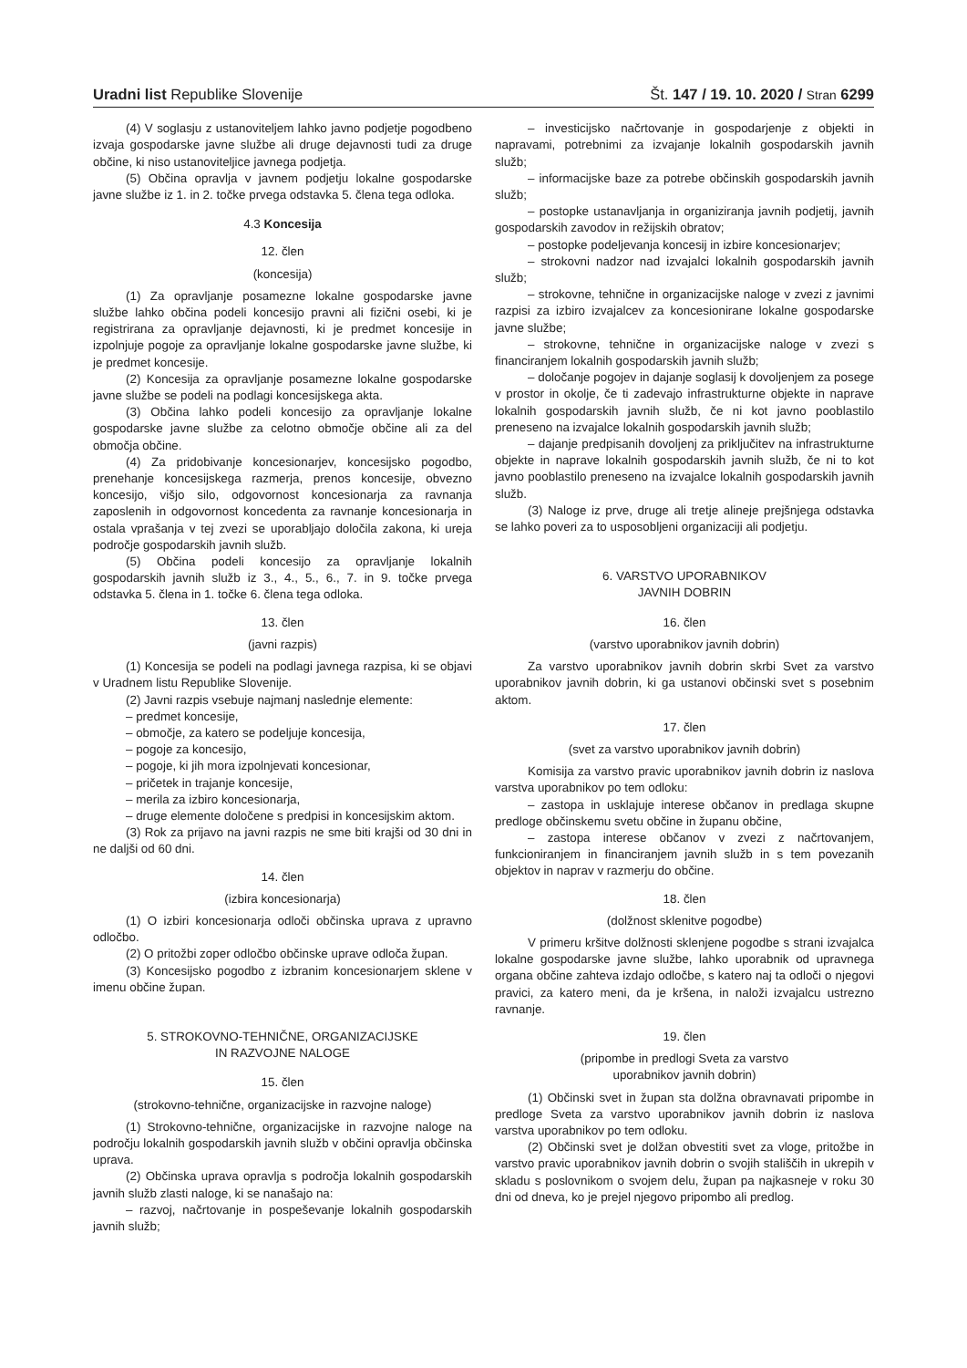Uradni list Republike Slovenije Št. 147 / 19. 10. 2020 / Stran 6299
(4) V soglasju z ustanoviteljem lahko javno podjetje pogodbeno izvaja gospodarske javne službe ali druge dejavnosti tudi za druge občine, ki niso ustanoviteljice javnega podjetja.
(5) Občina opravlja v javnem podjetju lokalne gospodarske javne službe iz 1. in 2. točke prvega odstavka 5. člena tega odloka.
4.3 Koncesija
12. člen
(koncesija)
(1) Za opravljanje posamezne lokalne gospodarske javne službe lahko občina podeli koncesijo pravni ali fizični osebi, ki je registrirana za opravljanje dejavnosti, ki je predmet koncesije in izpolnjuje pogoje za opravljanje lokalne gospodarske javne službe, ki je predmet koncesije.
(2) Koncesija za opravljanje posamezne lokalne gospodarske javne službe se podeli na podlagi koncesijskega akta.
(3) Občina lahko podeli koncesijo za opravljanje lokalne gospodarske javne službe za celotno območje občine ali za del območja občine.
(4) Za pridobivanje koncesionarjev, koncesijsko pogodbo, prenehanje koncesijskega razmerja, prenos koncesije, obvezno koncesijo, višjo silo, odgovornost koncesionarja za ravnanja zaposlenih in odgovornost koncedenta za ravnanje koncesionarja in ostala vprašanja v tej zvezi se uporabljajo določila zakona, ki ureja področje gospodarskih javnih služb.
(5) Občina podeli koncesijo za opravljanje lokalnih gospodarskih javnih služb iz 3., 4., 5., 6., 7. in 9. točke prvega odstavka 5. člena in 1. točke 6. člena tega odloka.
13. člen
(javni razpis)
(1) Koncesija se podeli na podlagi javnega razpisa, ki se objavi v Uradnem listu Republike Slovenije.
(2) Javni razpis vsebuje najmanj naslednje elemente:
– predmet koncesije,
– območje, za katero se podeljuje koncesija,
– pogoje za koncesijo,
– pogoje, ki jih mora izpolnjevati koncesionar,
– pričetek in trajanje koncesije,
– merila za izbiro koncesionarja,
– druge elemente določene s predpisi in koncesijskim aktom.
(3) Rok za prijavo na javni razpis ne sme biti krajši od 30 dni in ne daljši od 60 dni.
14. člen
(izbira koncesionarja)
(1) O izbiri koncesionarja odloči občinska uprava z upravno odločbo.
(2) O pritožbi zoper odločbo občinske uprave odloča župan.
(3) Koncesijsko pogodbo z izbranim koncesionarjem sklene v imenu občine župan.
5. STROKOVNO-TEHNIČNE, ORGANIZACIJSKE
IN RAZVOJNE NALOGE
15. člen
(strokovno-tehnične, organizacijske in razvojne naloge)
(1) Strokovno-tehnične, organizacijske in razvojne naloge na področju lokalnih gospodarskih javnih služb v občini opravlja občinska uprava.
(2) Občinska uprava opravlja s področja lokalnih gospodarskih javnih služb zlasti naloge, ki se nanašajo na:
– razvoj, načrtovanje in pospeševanje lokalnih gospodarskih javnih služb;
– investicijsko načrtovanje in gospodarjenje z objekti in napravami, potrebnimi za izvajanje lokalnih gospodarskih javnih služb;
– informacijske baze za potrebe občinskih gospodarskih javnih služb;
– postopke ustanavljanja in organiziranja javnih podjetij, javnih gospodarskih zavodov in režijskih obratov;
– postopke podeljevanja koncesij in izbire koncesionarjev;
– strokovni nadzor nad izvajalci lokalnih gospodarskih javnih služb;
– strokovne, tehnične in organizacijske naloge v zvezi z javnimi razpisi za izbiro izvajalcev za koncesionirane lokalne gospodarske javne službe;
– strokovne, tehnične in organizacijske naloge v zvezi s financiranjem lokalnih gospodarskih javnih služb;
– določanje pogojev in dajanje soglasij k dovoljenjem za posege v prostor in okolje, če ti zadevajo infrastrukturne objekte in naprave lokalnih gospodarskih javnih služb, če ni kot javno pooblastilo preneseno na izvajalce lokalnih gospodarskih javnih služb;
– dajanje predpisanih dovoljenj za priključitev na infrastrukturne objekte in naprave lokalnih gospodarskih javnih služb, če ni to kot javno pooblastilo preneseno na izvajalce lokalnih gospodarskih javnih služb.
(3) Naloge iz prve, druge ali tretje alineje prejšnjega odstavka se lahko poveri za to usposobljeni organizaciji ali podjetju.
6. VARSTVO UPORABNIKOV
JAVNIH DOBRIN
16. člen
(varstvo uporabnikov javnih dobrin)
Za varstvo uporabnikov javnih dobrin skrbi Svet za varstvo uporabnikov javnih dobrin, ki ga ustanovi občinski svet s posebnim aktom.
17. člen
(svet za varstvo uporabnikov javnih dobrin)
Komisija za varstvo pravic uporabnikov javnih dobrin iz naslova varstva uporabnikov po tem odloku:
– zastopa in usklajuje interese občanov in predlaga skupne predloge občinskemu svetu občine in županu občine,
– zastopa interese občanov v zvezi z načrtovanjem, funkcioniranjem in financiranjem javnih služb in s tem povezanih objektov in naprav v razmerju do občine.
18. člen
(dolžnost sklenitve pogodbe)
V primeru kršitve dolžnosti sklenjene pogodbe s strani izvajalca lokalne gospodarske javne službe, lahko uporabnik od upravnega organa občine zahteva izdajo odločbe, s katero naj ta odloči o njegovi pravici, za katero meni, da je kršena, in naloži izvajalcu ustrezno ravnanje.
19. člen
(pripombe in predlogi Sveta za varstvo
uporabnikov javnih dobrin)
(1) Občinski svet in župan sta dolžna obravnavati pripombe in predloge Sveta za varstvo uporabnikov javnih dobrin iz naslova varstva uporabnikov po tem odloku.
(2) Občinski svet je dolžan obvestiti svet za vloge, pritožbe in varstvo pravic uporabnikov javnih dobrin o svojih stališčih in ukrepih v skladu s poslovnikom o svojem delu, župan pa najkasneje v roku 30 dni od dneva, ko je prejel njegovo pripombo ali predlog.